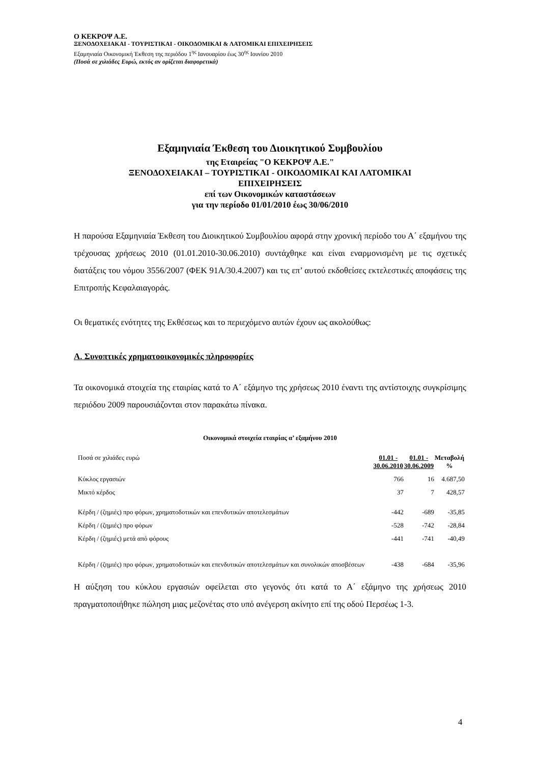Ο ΚΕΚΡΟΨ Α.Ε.
ΞΕΝΟΔΟΧΕΙΑΚΑΙ - ΤΟΥΡΙΣΤΙΚΑΙ - ΟΙΚΟΔΟΜΙΚΑΙ & ΛΑΤΟΜΙΚΑΙ ΕΠΙΧΕΙΡΗΣΕΙΣ
Εξαμηνιαία Οικονομική Έκθεση της περιόδου 1<sup>ης</sup> Ιανουαρίου έως 30<sup>ης</sup> Ιουνίου 2010
(Ποσά σε χιλιάδες Ευρώ, εκτός αν ορίζεται διαφορετικά)
Εξαμηνιαία Έκθεση του Διοικητικού Συμβουλίου
της Εταιρείας "Ο ΚΕΚΡΟΨ Α.Ε."
ΞΕΝΟΔΟΧΕΙΑΚΑΙ – ΤΟΥΡΙΣΤΙΚΑΙ - ΟΙΚΟΔΟΜΙΚΑΙ ΚΑΙ ΛΑΤΟΜΙΚΑΙ
ΕΠΙΧΕΙΡΗΣΕΙΣ
επί των Οικονομικών καταστάσεων
για την περίοδο 01/01/2010 έως 30/06/2010
Η παρούσα Εξαμηνιαία Έκθεση του Διοικητικού Συμβουλίου αφορά στην χρονική περίοδο του Α΄ εξαμήνου της τρέχουσας χρήσεως 2010 (01.01.2010-30.06.2010) συντάχθηκε και είναι εναρμονισμένη με τις σχετικές διατάξεις του νόμου 3556/2007 (ΦΕΚ 91Α/30.4.2007) και τις επ’ αυτού εκδοθείσες εκτελεστικές αποφάσεις της Επιτροπής Κεφαλαιαγοράς.
Οι θεματικές ενότητες της Εκθέσεως και το περιεχόμενο αυτών έχουν ως ακολούθως:
Α. Συνοπτικές χρηματοοικονομικές πληροφορίες
Τα οικονομικά στοιχεία της εταιρίας κατά το Α΄ εξάμηνο της χρήσεως 2010 έναντι της αντίστοιχης συγκρίσιμης περιόδου 2009 παρουσιάζονται στον παρακάτω πίνακα.
Οικονομικά στοιχεία εταιρίας α’ εξαμήνου 2010
| Ποσά σε χιλιάδες ευρώ | 01.01 - 30.06.2010 | 01.01 - 30.06.2009 | Μεταβολή % |
| Κύκλος εργασιών | 766 | 16 | 4.687,50 |
| Μικτό κέρδος | 37 | 7 | 428,57 |
| Κέρδη / (ζημιές) προ φόρων, χρηματοδοτικών και επενδυτικών αποτελεσμάτων | -442 | -689 | -35,85 |
| Κέρδη / (ζημιές) προ φόρων | -528 | -742 | -28,84 |
| Κέρδη / (ζημιές) μετά από φόρους | -441 | -741 | -40,49 |
| Κέρδη / (ζημιές) προ φόρων, χρηματοδοτικών και επενδυτικών αποτελεσμάτων και συνολικών αποσβέσεων | -438 | -684 | -35,96 |
Η αύξηση του κύκλου εργασιών οφείλεται στο γεγονός ότι κατά το Α΄ εξάμηνο της χρήσεως 2010 πραγματοποιήθηκε πώληση μιας μεζονέτας στο υπό ανέγερση ακίνητο επί της οδού Περσέως 1-3.
4